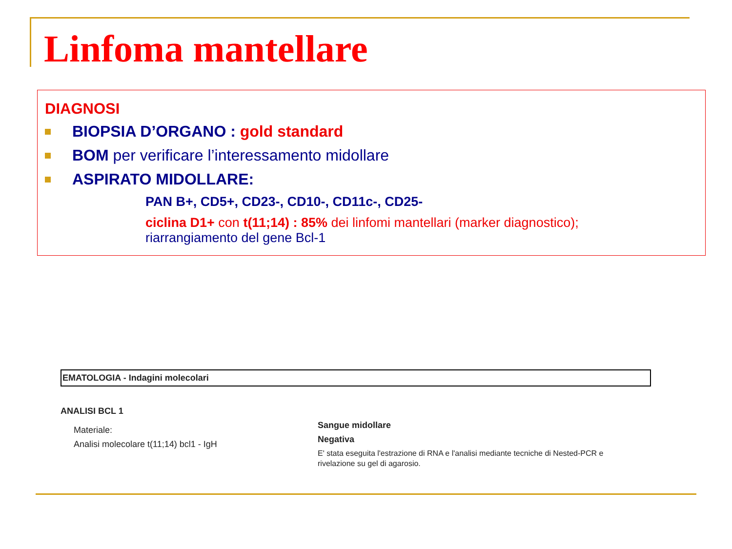Linfoma mantellare
DIAGNOSI
BIOPSIA D’ORGANO : gold standard
BOM per verificare l’interessamento midollare
ASPIRATO MIDOLLARE:
PAN B+, CD5+, CD23-, CD10-, CD11c-, CD25-
ciclina D1+ con t(11;14) : 85% dei linfomi mantellari (marker diagnostico);
riarrangiamento del gene Bcl-1
EMATOLOGIA - Indagini molecolari
ANALISI BCL 1
Materiale:
Analisi molecolare t(11;14) bcl1 - IgH
Sangue midollare
Negativa
E' stata eseguita l'estrazione di RNA e l'analisi mediante tecniche di Nested-PCR e
rivelazione su gel di agarosio.